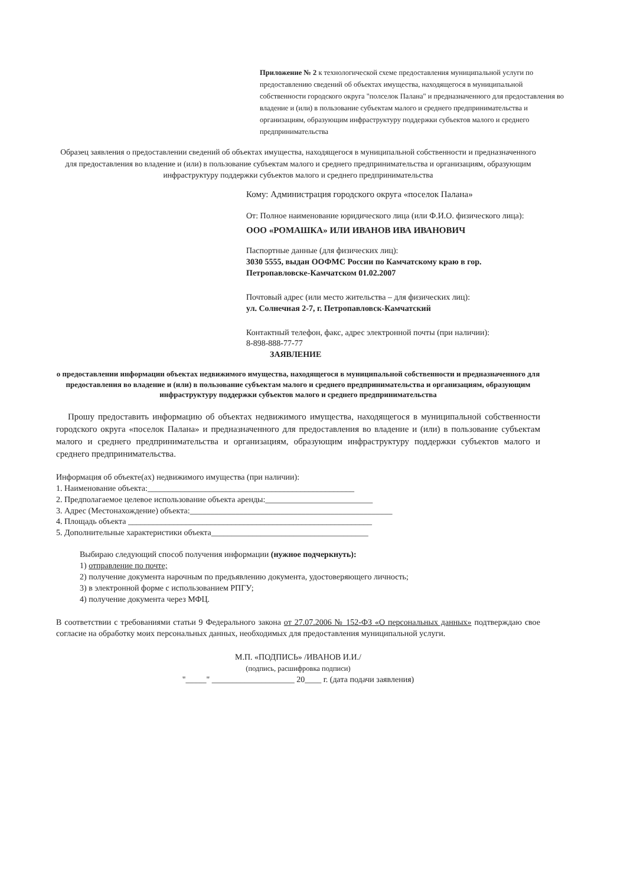Приложение № 2 к технологической схеме предоставления муниципальной услуги по предоставлению сведений об объектах имущества, находящегося в муниципальной собственности городского округа "полселок Палана" и предназначенного для предоставления во владение и (или) в пользование субъектам малого и среднего предпринимательства и организациям, образующим инфраструктуру поддержки субъектов малого и среднего предпринимательства
Образец заявления о предоставлении сведений об объектах имущества, находящегося в муниципальной собственности и предназначенного для предоставления во владение и (или) в пользование субъектам малого и среднего предпринимательства и организациям, образующим инфраструктуру поддержки субъектов малого и среднего предпринимательства
Кому: Администрация городского округа «поселок Палана»
От: Полное наименование юридического лица (или Ф.И.О. физического лица):
ООО «РОМАШКА» ИЛИ ИВАНОВ ИВА ИВАНОВИЧ
Паспортные данные (для физических лиц):
3030 5555, выдан ООФМС России по Камчатскому краю в гор. Петропавловске-Камчатском 01.02.2007
Почтовый адрес (или место жительства – для физических лиц):
ул. Солнечная 2-7, г. Петропавловск-Камчатский
Контактный телефон, факс, адрес электронной почты (при наличии):
8-898-888-77-77
ЗАЯВЛЕНИЕ
о предоставлении информации объектах недвижимого имущества, находящегося в муниципальной собственности и предназначенного для предоставления во владение и (или) в пользование субъектам малого и среднего предпринимательства и организациям, образующим инфраструктуру поддержки субъектов малого и среднего предпринимательства
Прошу предоставить информацию об объектах недвижимого имущества, находящегося в муниципальной собственности городского округа «поселок Палана» и предназначенного для предоставления во владение и (или) в пользование субъектам малого и среднего предпринимательства и организациям, образующим инфраструктуру поддержки субъектов малого и среднего предпринимательства.
Информация об объекте(ах) недвижимого имущества (при наличии):
1. Наименование объекта:__________________________________________________
2. Предполагаемое целевое использование объекта аренды:__________________________
3. Адрес (Местонахождение) объекта:_________________________________________________
4. Площадь объекта ___________________________________________________________
5. Дополнительные характеристики объекта______________________________________
Выбираю следующий способ получения информации (нужное подчеркнуть):
1) отправление по почте;
2) получение документа нарочным по предъявлению документа, удостоверяющего личность;
3) в электронной форме с использованием РПГУ;
4) получение документа через МФЦ.
В соответствии с требованиями статьи 9 Федерального закона от 27.07.2006 № 152-ФЗ «О персональных данных» подтверждаю свое согласие на обработку моих персональных данных, необходимых для предоставления муниципальной услуги.
М.П. «ПОДПИСЬ» /ИВАНОВ И.И./
(подпись, расшифровка подписи)
"_____" ____________________ 20____ г. (дата подачи заявления)